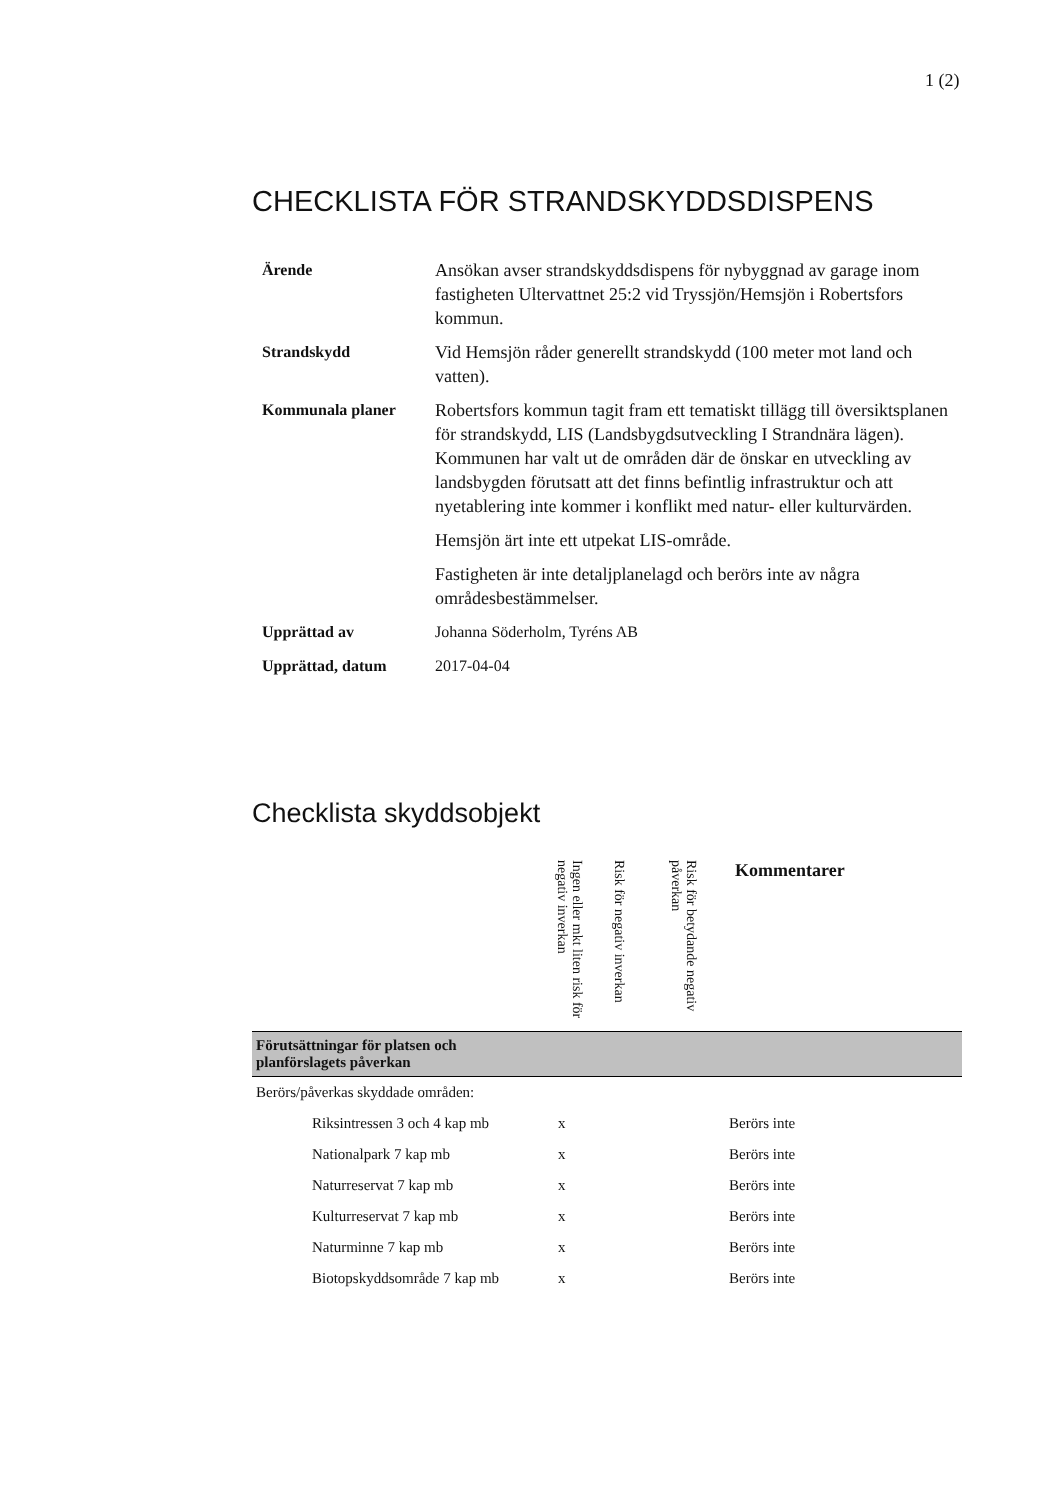1 (2)
CHECKLISTA FÖR STRANDSKYDDSDISPENS
| Ärende | Ansökan avser strandskyddsdispens för nybyggnad av garage inom fastigheten Ultervattnet 25:2 vid Tryssjön/Hemsjön i Robertsfors kommun. |
| Strandskydd | Vid Hemsjön råder generellt strandskydd (100 meter mot land och vatten). |
| Kommunala planer | Robertsfors kommun tagit fram ett tematiskt tillägg till översiktsplanen för strandskydd, LIS (Landsbygdsutveckling I Strandnära lägen). Kommunen har valt ut de områden där de önskar en utveckling av landsbygden förutsatt att det finns befintlig infrastruktur och att nyetablering inte kommer i konflikt med natur- eller kulturvärden. Hemsjön ärt inte ett utpekat LIS-område. Fastigheten är inte detaljplanelagd och berörs inte av några områdesbestämmelser. |
| Upprättad av | Johanna Söderholm, Tyréns AB |
| Upprättad, datum | 2017-04-04 |
Checklista skyddsobjekt
| | Ingen eller mkt liten risk för negativ inverkan | Risk för negativ inverkan | Risk för betydande negativ påverkan | Kommentarer |
| --- | --- | --- | --- | --- |
| Förutsättningar för platsen och planförslagets påverkan | | | | |
| Berörs/påverkas skyddade områden: | | | | |
| Riksintressen 3 och 4 kap mb | x | | | Berörs inte |
| Nationalpark 7 kap mb | x | | | Berörs inte |
| Naturreservat 7 kap mb | x | | | Berörs inte |
| Kulturreservat 7 kap mb | x | | | Berörs inte |
| Naturminne 7 kap mb | x | | | Berörs inte |
| Biotopskyddsområde 7 kap mb | x | | | Berörs inte |